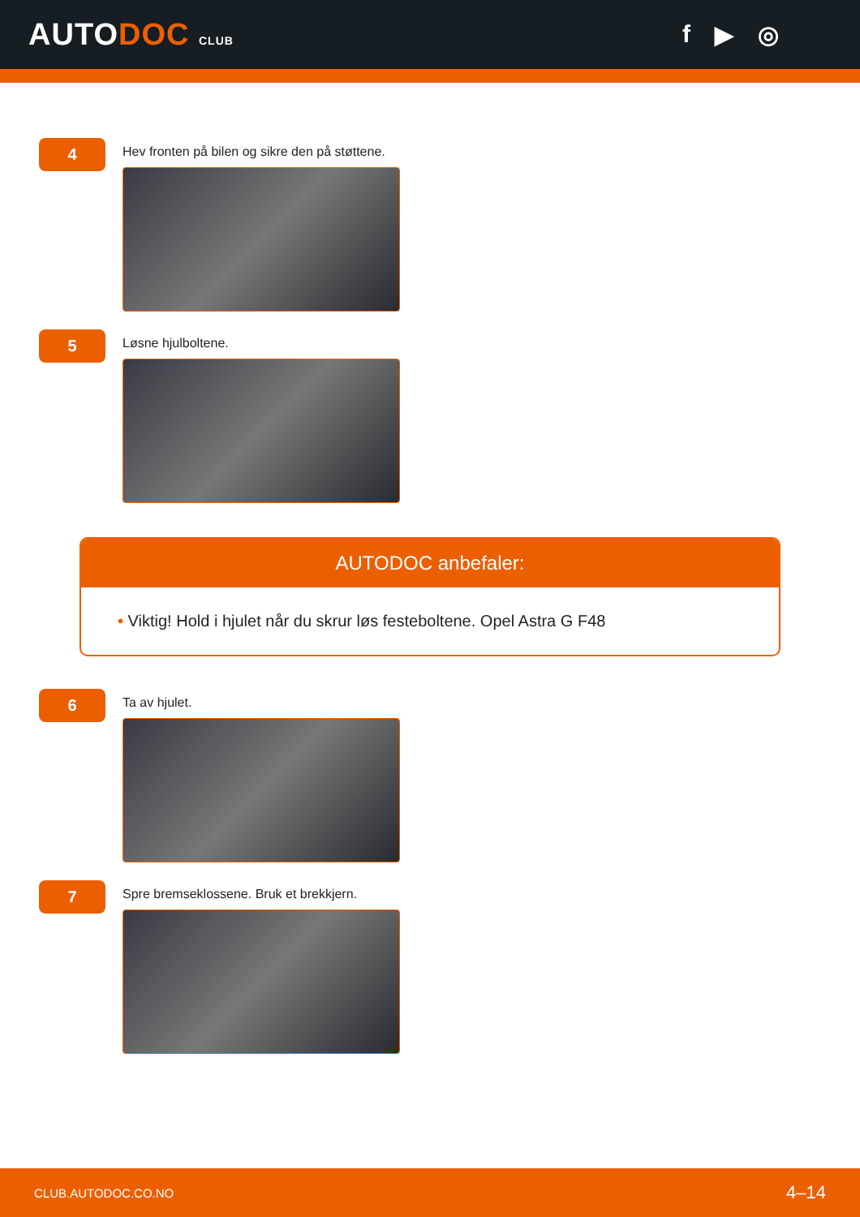AUTODOC CLUB
f ▶ ◎
4
Hev fronten på bilen og sikre den på støttene.
5
Løsne hjulboltene.
AUTODOC anbefaler:
• Viktig! Hold i hjulet når du skrur løs festeboltene. Opel Astra G F48
6
Ta av hjulet.
7
Spre bremseklossene. Bruk et brekkjern.
CLUB.AUTODOC.CO.NO 4–14